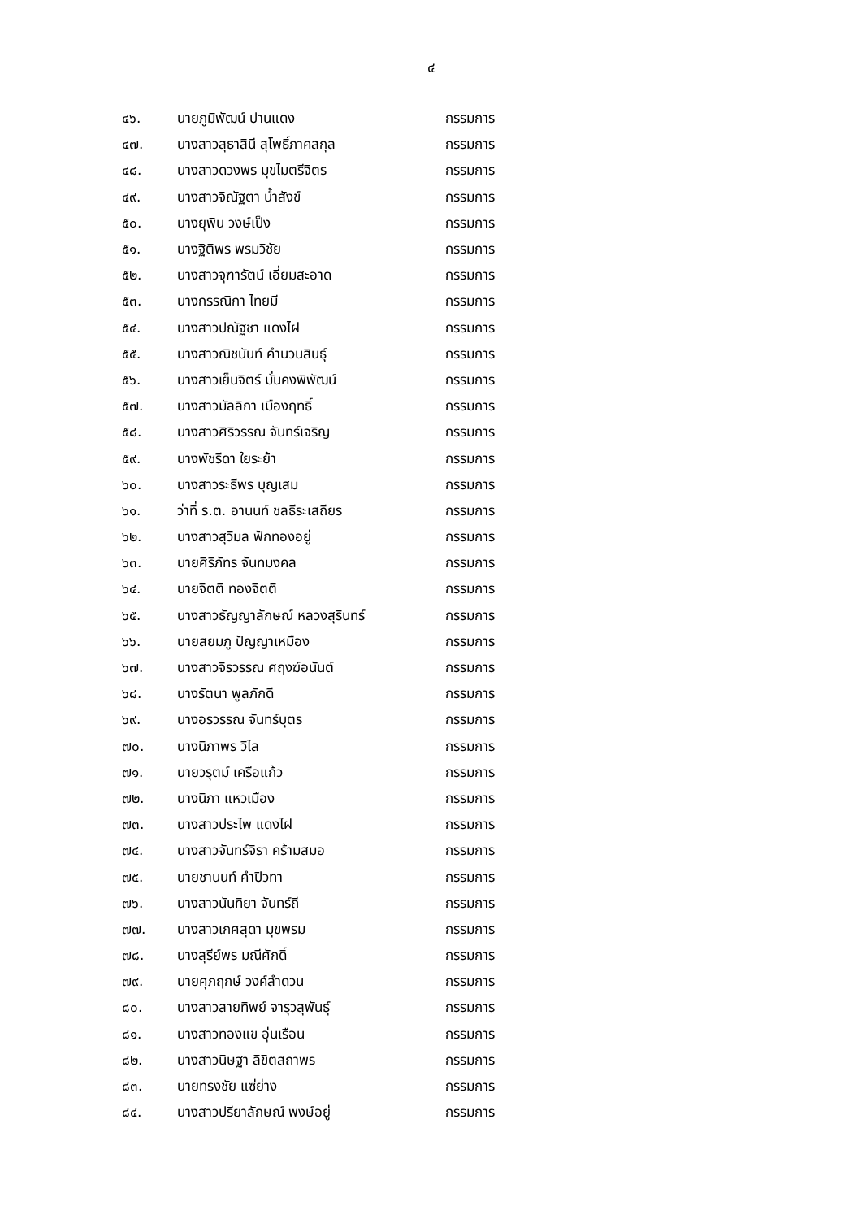๔
| ๔๖. | นายภูมิพัฒน์ ปานแดง | กรรมการ |
| ๔๗. | นางสาวสุธาสินี สุโพธิ์ภาคสกุล | กรรมการ |
| ๔๘. | นางสาวดวงพร มุขไมตรีจิตร | กรรมการ |
| ๔๙. | นางสาวจิณัฐตา น้ำสังข์ | กรรมการ |
| ๕๐. | นางยุพิน วงษ์เป็ง | กรรมการ |
| ๕๑. | นางฐิติพร พรมวิชัย | กรรมการ |
| ๕๒. | นางสาวจุฑารัตน์ เอี่ยมสะอาด | กรรมการ |
| ๕๓. | นางกรรณิกา ไทยมี | กรรมการ |
| ๕๔. | นางสาวปณัฐชา แดงไฝ | กรรมการ |
| ๕๕. | นางสาวณิชนันท์ คำนวนสินธุ์ | กรรมการ |
| ๕๖. | นางสาวเย็นจิตร์ มั่นคงพิพัฒน์ | กรรมการ |
| ๕๗. | นางสาวมัลลิกา เมืองฤทธิ์ | กรรมการ |
| ๕๘. | นางสาวศิริวรรณ จันทร์เจริญ | กรรมการ |
| ๕๙. | นางพัชรีดา ใยระย้า | กรรมการ |
| ๖๐. | นางสาวระธีพร บุญเสม | กรรมการ |
| ๖๑. | ว่าที่ ร.ต. อานนท์ ชลธีระเสถียร | กรรมการ |
| ๖๒. | นางสาวสุวิมล ฟักทองอยู่ | กรรมการ |
| ๖๓. | นายศิริภัทร จันทมงคล | กรรมการ |
| ๖๔. | นายจิตติ ทองจิตติ | กรรมการ |
| ๖๕. | นางสาวธัญญาลักษณ์ หลวงสุรินทร์ | กรรมการ |
| ๖๖. | นายสยมภู ปัญญาเหมือง | กรรมการ |
| ๖๗. | นางสาวจิรวรรณ ศฤงฆ์อนันต์ | กรรมการ |
| ๖๘. | นางรัตนา พูลภักดี | กรรมการ |
| ๖๙. | นางอรวรรณ จันทร์บุตร | กรรมการ |
| ๗๐. | นางนิภาพร วิไล | กรรมการ |
| ๗๑. | นายวรุตม์ เครือแก้ว | กรรมการ |
| ๗๒. | นางนิภา แหวเมือง | กรรมการ |
| ๗๓. | นางสาวประไพ แดงไฝ | กรรมการ |
| ๗๔. | นางสาวจันทร์จิรา คร้ามสมอ | กรรมการ |
| ๗๕. | นายชานนท์ คำปิวทา | กรรมการ |
| ๗๖. | นางสาวนันทิยา จันทร์ถี | กรรมการ |
| ๗๗. | นางสาวเกศสุดา มุขพรม | กรรมการ |
| ๗๘. | นางสุรีย์พร มณีศักดิ์ | กรรมการ |
| ๗๙. | นายศุภฤกษ์ วงค์ลำดวน | กรรมการ |
| ๘๐. | นางสาวสายทิพย์ จารุวสุพันธุ์ | กรรมการ |
| ๘๑. | นางสาวทองแข อุ่นเรือน | กรรมการ |
| ๘๒. | นางสาวนิษฐา ลิขิตสถาพร | กรรมการ |
| ๘๓. | นายทรงชัย แซ่ย่าง | กรรมการ |
| ๘๔. | นางสาวปรียาลักษณ์ พงษ์อยู่ | กรรมการ |